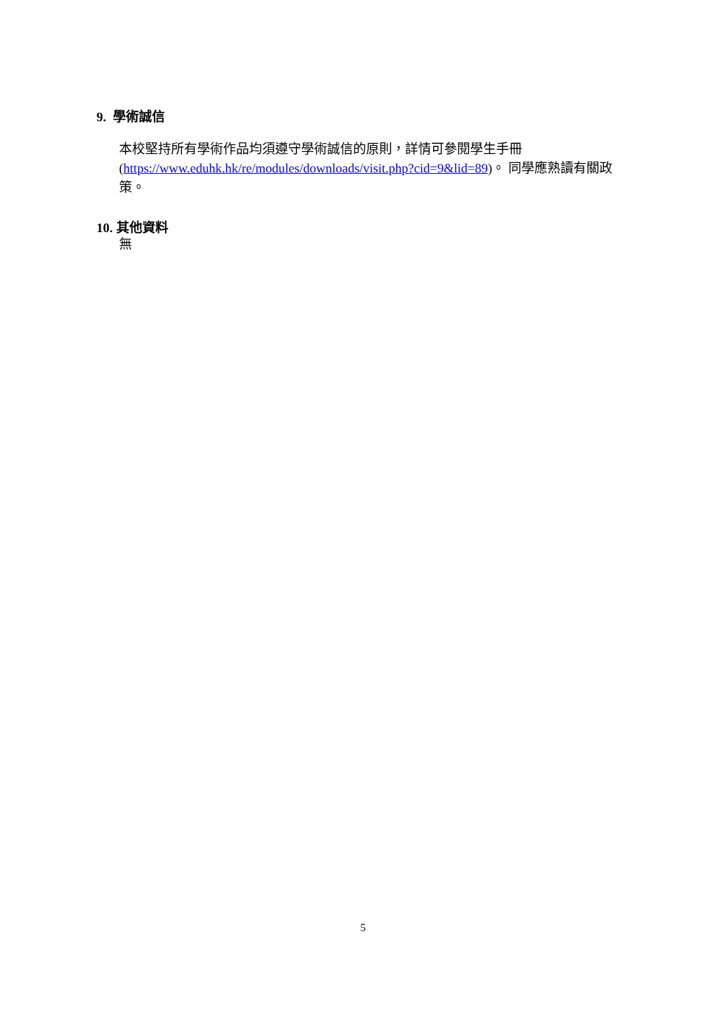9. 學術誠信
本校堅持所有學術作品均須遵守學術誠信的原則，詳情可參閱學生手冊 (https://www.eduhk.hk/re/modules/downloads/visit.php?cid=9&lid=89)。 同學應熟讀有關政策。
10. 其他資料
無
5